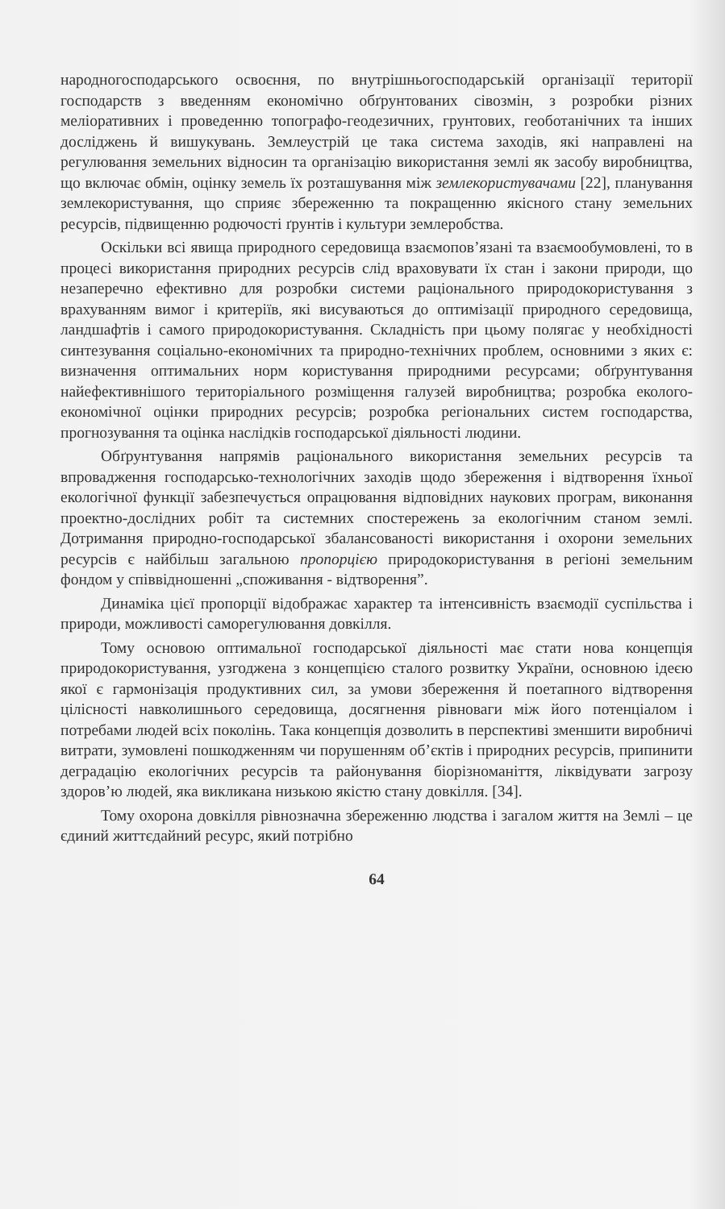народногосподарського освоєння, по внутрішньогосподарській організації території господарств з введенням економічно обґрунтованих сівозмін, з розробки різних меліоративних і проведенню топографо-геодезичних, грунтових, геоботанічних та інших досліджень й вишукувань. Землеустрій це така система заходів, які направлені на регулювання земельних відносин та організацію використання землі як засобу виробництва, що включає обмін, оцінку земель їх розташування між землекористувачами [22], планування землекористування, що сприяє збереженню та покращенню якісного стану земельних ресурсів, підвищенню родючості ґрунтів і культури землеробства.
Оскільки всі явища природного середовища взаємопов’язані та взаємообумовлені, то в процесі використання природних ресурсів слід враховувати їх стан і закони природи, що незаперечно ефективно для розробки системи раціонального природокористування з врахуванням вимог і критеріїв, які висуваються до оптимізації природного середовища, ландшафтів і самого природокористування. Складність при цьому полягає у необхідності синтезування соціально-економічних та природно-технічних проблем, основними з яких є: визначення оптимальних норм користування природними ресурсами; обґрунтування найефективнішого територіального розміщення галузей виробництва; розробка еколого-економічної оцінки природних ресурсів; розробка регіональних систем господарства, прогнозування та оцінка наслідків господарської діяльності людини.
Обґрунтування напрямів раціонального використання земельних ресурсів та впровадження господарсько-технологічних заходів щодо збереження і відтворення їхньої екологічної функції забезпечується опрацювання відповідних наукових програм, виконання проектно-дослідних робіт та системних спостережень за екологічним станом землі. Дотримання природно-господарської збалансованості використання і охорони земельних ресурсів є найбільш загальною пропорцією природокористування в регіоні земельним фондом у співвідношенні „споживання - відтворення”.
Динаміка цієї пропорції відображає характер та інтенсивність взаємодії суспільства і природи, можливості саморегулювання довкілля.
Тому основою оптимальної господарської діяльності має стати нова концепція природокористування, узгоджена з концепцією сталого розвитку України, основною ідеєю якої є гармонізація продуктивних сил, за умови збереження й поетапного відтворення цілісності навколишнього середовища, досягнення рівноваги між його потенціалом і потребами людей всіх поколінь. Така концепція дозволить в перспективі зменшити виробничі витрати, зумовлені пошкодженням чи порушенням об’єктів і природних ресурсів, припинити деградацію екологічних ресурсів та районування біорізноманіття, ліквідувати загрозу здоров’ю людей, яка викликана низькою якістю стану довкілля. [34].
Тому охорона довкілля рівнозначна збереженню людства і загалом життя на Землі – це єдиний життєдайний ресурс, який потрібно
64